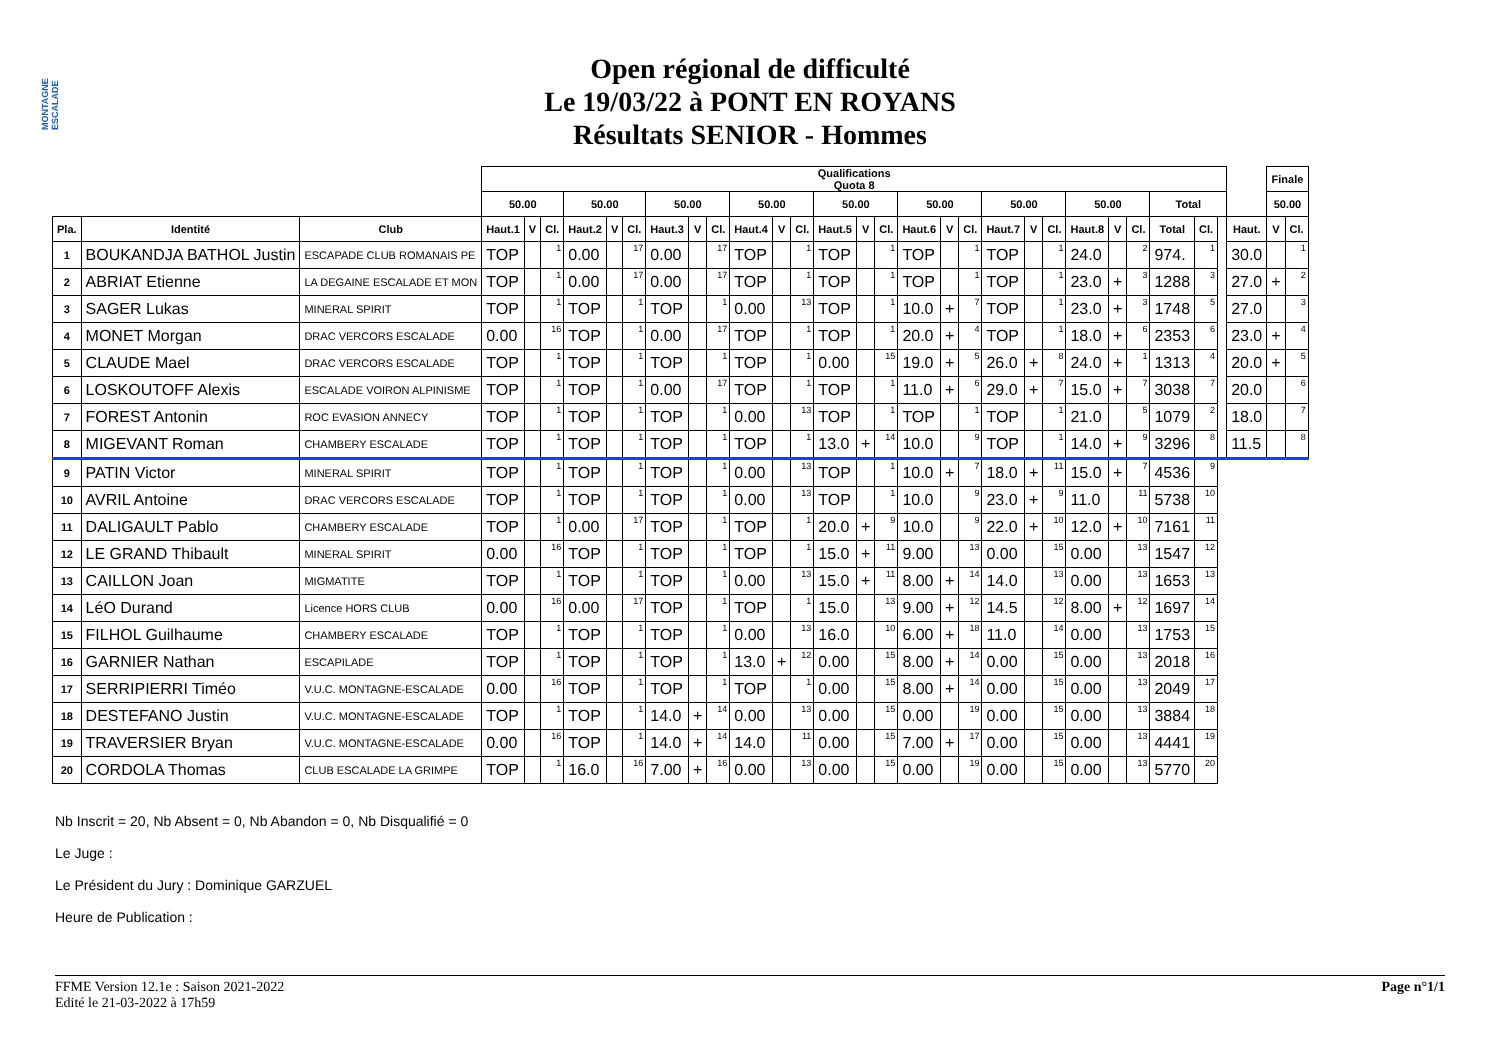MONTAGNE ESCALADE
Open régional de difficulté
Le 19/03/22 à PONT EN ROYANS
Résultats SENIOR - Hommes
| | | | Qualifications Quota 8 | | | | | | | | | | | | | | | | | | | | | | | | | | | | Finale | |
| --- | --- | --- | --- | --- | --- | --- | --- | --- | --- | --- | --- | --- | --- | --- | --- | --- | --- | --- | --- | --- | --- | --- | --- | --- | --- | --- | --- | --- | --- | --- | --- | --- |
| | | | 50.00 | | | 50.00 | | | 50.00 | | | 50.00 | | | 50.00 | | | 50.00 | | | 50.00 | | | 50.00 | | | Total | | | | 50.00 | |
| Pla. | Identité | Club | Haut.1 | V | Cl. | Haut.2 | V | Cl. | Haut.3 | V | Cl. | Haut.4 | V | Cl. | Haut.5 | V | Cl. | Haut.6 | V | Cl. | Haut.7 | V | Cl. | Haut.8 | V | Cl. | Total | Cl. | | Haut. | V | Cl. |
| 1 | BOUKANDJA BATHOL Justin | ESCAPADE CLUB ROMANAIS PE | TOP | | 1 | 0.00 | | 17 | 0.00 | | 17 | TOP | | 1 | TOP | | 1 | TOP | | 1 | TOP | | 1 | 24.0 | | 2 | 974. | 1 | | 30.0 | | 1 |
| 2 | ABRIAT Etienne | LA DEGAINE ESCALADE ET MON | TOP | | 1 | 0.00 | | 17 | 0.00 | | 17 | TOP | | 1 | TOP | | 1 | TOP | | 1 | TOP | | 1 | 23.0 | + | 3 | 1288 | 3 | | 27.0 | + | 2 |
| 3 | SAGER Lukas | MINERAL SPIRIT | TOP | | 1 | TOP | | 1 | TOP | | 1 | 0.00 | | 13 | TOP | | 1 | 10.0 | + | 7 | TOP | | 1 | 23.0 | + | 3 | 1748 | 5 | | 27.0 | | 3 |
| 4 | MONET Morgan | DRAC VERCORS ESCALADE | 0.00 | | 16 | TOP | | 1 | 0.00 | | 17 | TOP | | 1 | TOP | | 1 | 20.0 | + | 4 | TOP | | 1 | 18.0 | + | 6 | 2353 | 6 | | 23.0 | + | 4 |
| 5 | CLAUDE Mael | DRAC VERCORS ESCALADE | TOP | | 1 | TOP | | 1 | TOP | | 1 | TOP | | 1 | 0.00 | | 15 | 19.0 | + | 5 | 26.0 | + | 8 | 24.0 | + | 1 | 1313 | 4 | | 20.0 | + | 5 |
| 6 | LOSKOUTOFF Alexis | ESCALADE VOIRON ALPINISME | TOP | | 1 | TOP | | 1 | 0.00 | | 17 | TOP | | 1 | TOP | | 1 | 11.0 | + | 6 | 29.0 | + | 7 | 15.0 | + | 7 | 3038 | 7 | | 20.0 | | 6 |
| 7 | FOREST Antonin | ROC EVASION ANNECY | TOP | | 1 | TOP | | 1 | TOP | | 1 | 0.00 | | 13 | TOP | | 1 | TOP | | 1 | TOP | | 1 | 21.0 | | 5 | 1079 | 2 | | 18.0 | | 7 |
| 8 | MIGEVANT Roman | CHAMBERY ESCALADE | TOP | | 1 | TOP | | 1 | TOP | | 1 | TOP | | 1 | 13.0 | + | 14 | 10.0 | | 9 | TOP | | 1 | 14.0 | + | 9 | 3296 | 8 | | 11.5 | | 8 |
| 9 | PATIN Victor | MINERAL SPIRIT | TOP | | 1 | TOP | | 1 | TOP | | 1 | 0.00 | | 13 | TOP | | 1 | 10.0 | + | 7 | 18.0 | + | 11 | 15.0 | + | 7 | 4536 | 9 | | | | |
| 10 | AVRIL Antoine | DRAC VERCORS ESCALADE | TOP | | 1 | TOP | | 1 | TOP | | 1 | 0.00 | | 13 | TOP | | 1 | 10.0 | | 9 | 23.0 | + | 9 | 11.0 | | 11 | 5738 | 10 | | | | |
| 11 | DALIGAULT Pablo | CHAMBERY ESCALADE | TOP | | 1 | 0.00 | | 17 | TOP | | 1 | TOP | | 1 | 20.0 | + | 9 | 10.0 | | 9 | 22.0 | + | 10 | 12.0 | + | 10 | 7161 | 11 | | | | |
| 12 | LE GRAND Thibault | MINERAL SPIRIT | 0.00 | | 16 | TOP | | 1 | TOP | | 1 | TOP | | 1 | 15.0 | + | 11 | 9.00 | | 13 | 0.00 | | 15 | 0.00 | | 13 | 1547 | 12 | | | | |
| 13 | CAILLON Joan | MIGMATITE | TOP | | 1 | TOP | | 1 | TOP | | 1 | 0.00 | | 13 | 15.0 | + | 11 | 8.00 | + | 14 | 14.0 | | 13 | 0.00 | | 13 | 1653 | 13 | | | | |
| 14 | LéO Durand | Licence HORS CLUB | 0.00 | | 16 | 0.00 | | 17 | TOP | | 1 | TOP | | 1 | 15.0 | | 13 | 9.00 | + | 12 | 14.5 | | 12 | 8.00 | + | 12 | 1697 | 14 | | | | |
| 15 | FILHOL Guilhaume | CHAMBERY ESCALADE | TOP | | 1 | TOP | | 1 | TOP | | 1 | 0.00 | | 13 | 16.0 | | 10 | 6.00 | + | 18 | 11.0 | | 14 | 0.00 | | 13 | 1753 | 15 | | | | |
| 16 | GARNIER Nathan | ESCAPILADE | TOP | | 1 | TOP | | 1 | TOP | | 1 | 13.0 | + | 12 | 0.00 | | 15 | 8.00 | + | 14 | 0.00 | | 15 | 0.00 | | 13 | 2018 | 16 | | | | |
| 17 | SERRIPIERRI Timéo | V.U.C. MONTAGNE-ESCALADE | 0.00 | | 16 | TOP | | 1 | TOP | | 1 | TOP | | 1 | 0.00 | | 15 | 8.00 | + | 14 | 0.00 | | 15 | 0.00 | | 13 | 2049 | 17 | | | | |
| 18 | DESTEFANO Justin | V.U.C. MONTAGNE-ESCALADE | TOP | | 1 | TOP | | 1 | 14.0 | + | 14 | 0.00 | | 13 | 0.00 | | 15 | 0.00 | | 19 | 0.00 | | 15 | 0.00 | | 13 | 3884 | 18 | | | | |
| 19 | TRAVERSIER Bryan | V.U.C. MONTAGNE-ESCALADE | 0.00 | | 16 | TOP | | 1 | 14.0 | + | 14 | 14.0 | | 11 | 0.00 | | 15 | 7.00 | + | 17 | 0.00 | | 15 | 0.00 | | 13 | 4441 | 19 | | | | |
| 20 | CORDOLA Thomas | CLUB ESCALADE LA GRIMPE | TOP | | 1 | 16.0 | | 16 | 7.00 | + | 16 | 0.00 | | 13 | 0.00 | | 15 | 0.00 | | 19 | 0.00 | | 15 | 0.00 | | 13 | 5770 | 20 | | | | |
Nb Inscrit = 20, Nb Absent = 0, Nb Abandon = 0, Nb Disqualifié = 0
Le Juge :
Le Président du Jury : Dominique GARZUEL
Heure de Publication :
Page n°1/1 FFME Version 12.1e : Saison 2021-2022
Edité le 21-03-2022 à 17h59